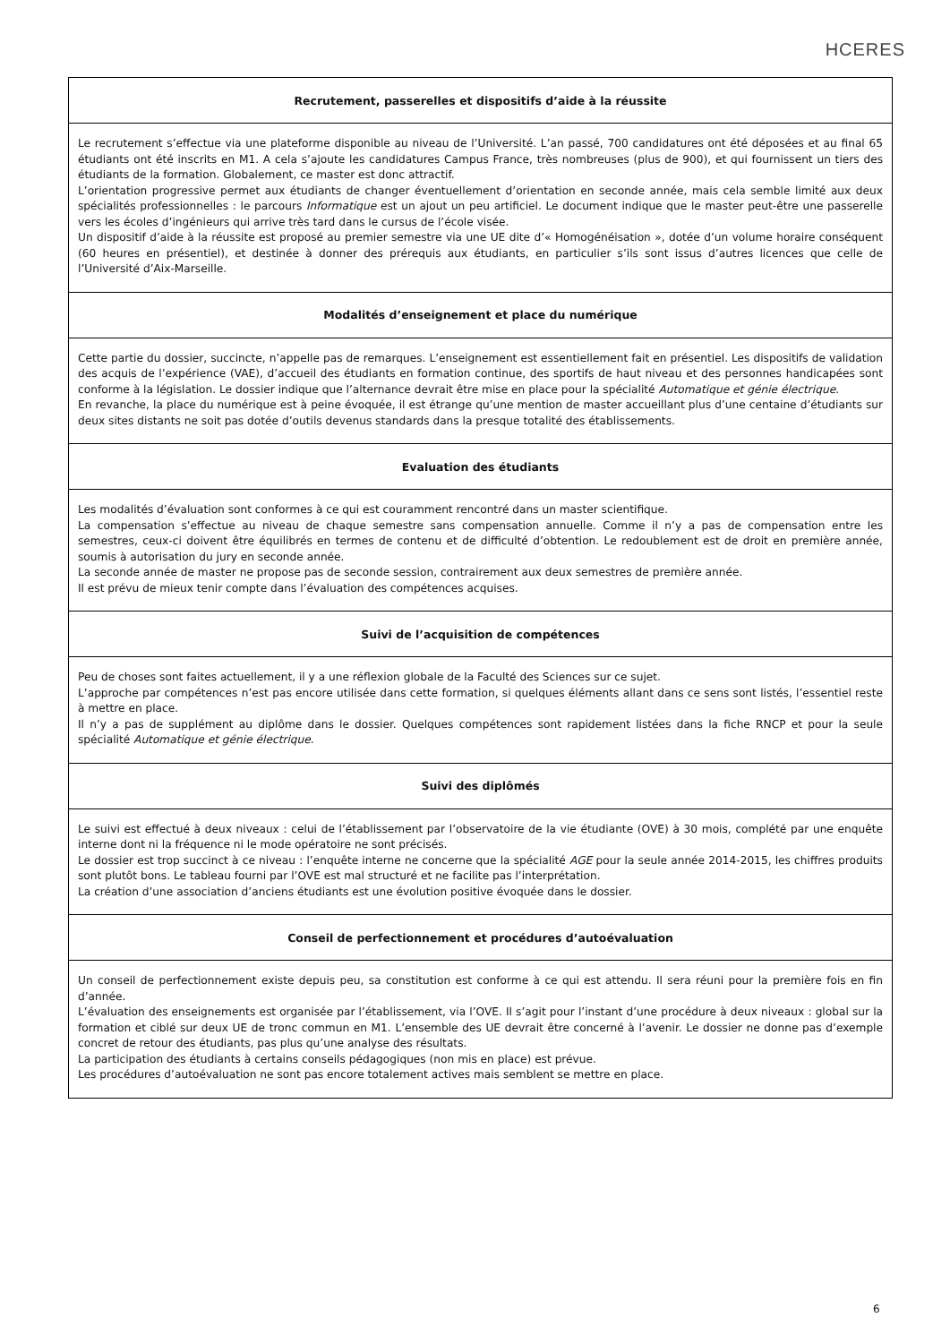HCERES
| Recrutement, passerelles et dispositifs d’aide à la réussite |
| --- |
| Le recrutement s’effectue via une plateforme disponible au niveau de l’Université. L’an passé, 700 candidatures ont été déposées et au final 65 étudiants ont été inscrits en M1. A cela s’ajoute les candidatures Campus France, très nombreuses (plus de 900), et qui fournissent un tiers des étudiants de la formation. Globalement, ce master est donc attractif. L’orientation progressive permet aux étudiants de changer éventuellement d’orientation en seconde année, mais cela semble limité aux deux spécialités professionnelles : le parcours Informatique est un ajout un peu artificiel. Le document indique que le master peut-être une passerelle vers les écoles d’ingénieurs qui arrive très tard dans le cursus de l’école visée. Un dispositif d’aide à la réussite est proposé au premier semestre via une UE dite d’« Homogénéisation », dotée d’un volume horaire conséquent (60 heures en présentiel), et destinée à donner des prérequis aux étudiants, en particulier s’ils sont issus d’autres licences que celle de l’Université d’Aix-Marseille. |
| Modalités d’enseignement et place du numérique |
| Cette partie du dossier, succincte, n’appelle pas de remarques. L’enseignement est essentiellement fait en présentiel. Les dispositifs de validation des acquis de l’expérience (VAE), d’accueil des étudiants en formation continue, des sportifs de haut niveau et des personnes handicapées sont conforme à la législation. Le dossier indique que l’alternance devrait être mise en place pour la spécialité Automatique et génie électrique . En revanche, la place du numérique est à peine évoquée, il est étrange qu’une mention de master accueillant plus d’une centaine d’étudiants sur deux sites distants ne soit pas dotée d’outils devenus standards dans la presque totalité des établissements. |
| Evaluation des étudiants |
| Les modalités d’évaluation sont conformes à ce qui est couramment rencontré dans un master scientifique. La compensation s’effectue au niveau de chaque semestre sans compensation annuelle. Comme il n’y a pas de compensation entre les semestres, ceux-ci doivent être équilibrés en termes de contenu et de difficulté d’obtention. Le redoublement est de droit en première année, soumis à autorisation du jury en seconde année. La seconde année de master ne propose pas de seconde session, contrairement aux deux semestres de première année. Il est prévu de mieux tenir compte dans l’évaluation des compétences acquises. |
| Suivi de l’acquisition de compétences |
| Peu de choses sont faites actuellement, il y a une réflexion globale de la Faculté des Sciences sur ce sujet. L’approche par compétences n’est pas encore utilisée dans cette formation, si quelques éléments allant dans ce sens sont listés, l’essentiel reste à mettre en place. Il n’y a pas de supplément au diplôme dans le dossier. Quelques compétences sont rapidement listées dans la fiche RNCP et pour la seule spécialité Automatique et génie électrique . |
| Suivi des diplômés |
| Le suivi est effectué à deux niveaux : celui de l’établissement par l’observatoire de la vie étudiante (OVE) à 30 mois, complété par une enquête interne dont ni la fréquence ni le mode opératoire ne sont précisés. Le dossier est trop succinct à ce niveau : l’enquête interne ne concerne que la spécialité AGE pour la seule année 2014-2015, les chiffres produits sont plutôt bons. Le tableau fourni par l’OVE est mal structuré et ne facilite pas l’interprétation. La création d’une association d’anciens étudiants est une évolution positive évoquée dans le dossier. |
| Conseil de perfectionnement et procédures d’autoévaluation |
| Un conseil de perfectionnement existe depuis peu, sa constitution est conforme à ce qui est attendu. Il sera réuni pour la première fois en fin d’année. L’évaluation des enseignements est organisée par l’établissement, via l’OVE. Il s’agit pour l’instant d’une procédure à deux niveaux : global sur la formation et ciblé sur deux UE de tronc commun en M1. L’ensemble des UE devrait être concerné à l’avenir. Le dossier ne donne pas d’exemple concret de retour des étudiants, pas plus qu’une analyse des résultats. La participation des étudiants à certains conseils pédagogiques (non mis en place) est prévue. Les procédures d’autoévaluation ne sont pas encore totalement actives mais semblent se mettre en place. |
6